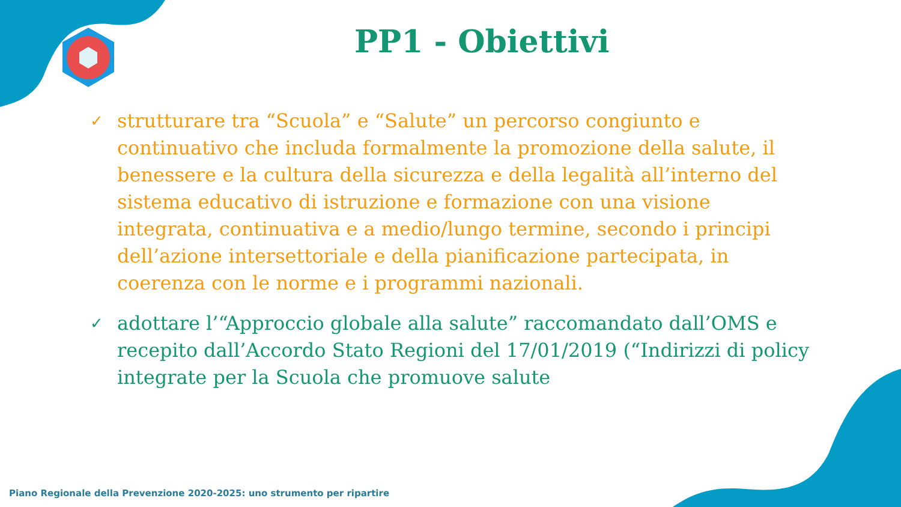PP1 - Obiettivi
✓ strutturare tra “Scuola” e “Salute” un percorso congiunto e continuativo che includa formalmente la promozione della salute, il benessere e la cultura della sicurezza e della legalità all’interno del sistema educativo di istruzione e formazione con una visione integrata, continuativa e a medio/lungo termine, secondo i principi dell’azione intersettoriale e della pianificazione partecipata, in coerenza con le norme e i programmi nazionali.
✓ adottare l’“Approccio globale alla salute” raccomandato dall’OMS e recepito dall’Accordo Stato Regioni del 17/01/2019 (“Indirizzi di policy integrate per la Scuola che promuove salute
Piano Regionale della Prevenzione 2020-2025: uno strumento per ripartire